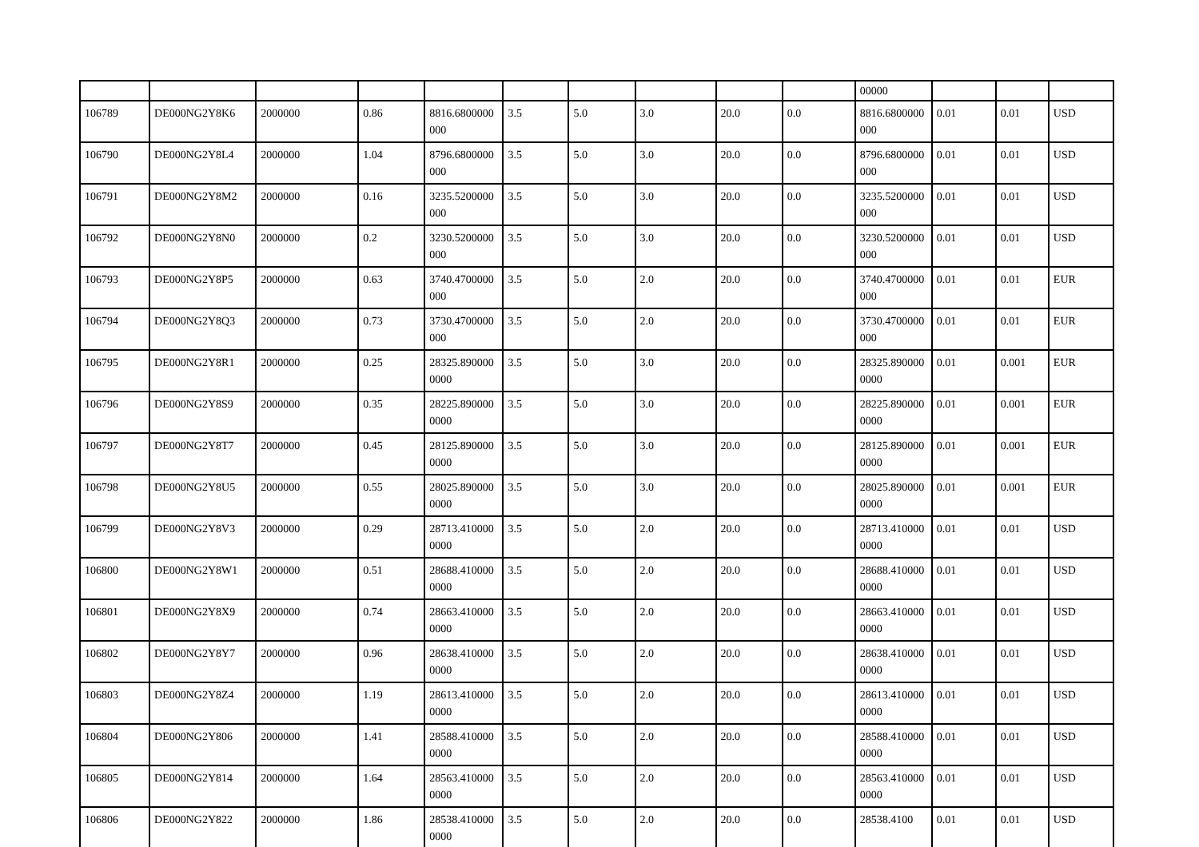| | | | | | | | | | | 00000 | | | |
| 106789 | DE000NG2Y8K6 | 2000000 | 0.86 | 8816.6800000000 | 3.5 | 5.0 | 3.0 | 20.0 | 0.0 | 8816.6800000000 | 0.01 | 0.01 | USD |
| 106790 | DE000NG2Y8L4 | 2000000 | 1.04 | 8796.6800000000 | 3.5 | 5.0 | 3.0 | 20.0 | 0.0 | 8796.6800000000 | 0.01 | 0.01 | USD |
| 106791 | DE000NG2Y8M2 | 2000000 | 0.16 | 3235.5200000000 | 3.5 | 5.0 | 3.0 | 20.0 | 0.0 | 3235.5200000000 | 0.01 | 0.01 | USD |
| 106792 | DE000NG2Y8N0 | 2000000 | 0.2 | 3230.5200000000 | 3.5 | 5.0 | 3.0 | 20.0 | 0.0 | 3230.5200000000 | 0.01 | 0.01 | USD |
| 106793 | DE000NG2Y8P5 | 2000000 | 0.63 | 3740.4700000000 | 3.5 | 5.0 | 2.0 | 20.0 | 0.0 | 3740.4700000000 | 0.01 | 0.01 | EUR |
| 106794 | DE000NG2Y8Q3 | 2000000 | 0.73 | 3730.4700000000 | 3.5 | 5.0 | 2.0 | 20.0 | 0.0 | 3730.4700000000 | 0.01 | 0.01 | EUR |
| 106795 | DE000NG2Y8R1 | 2000000 | 0.25 | 28325.8900000000 | 3.5 | 5.0 | 3.0 | 20.0 | 0.0 | 28325.8900000000 | 0.01 | 0.001 | EUR |
| 106796 | DE000NG2Y8S9 | 2000000 | 0.35 | 28225.8900000000 | 3.5 | 5.0 | 3.0 | 20.0 | 0.0 | 28225.8900000000 | 0.01 | 0.001 | EUR |
| 106797 | DE000NG2Y8T7 | 2000000 | 0.45 | 28125.8900000000 | 3.5 | 5.0 | 3.0 | 20.0 | 0.0 | 28125.8900000000 | 0.01 | 0.001 | EUR |
| 106798 | DE000NG2Y8U5 | 2000000 | 0.55 | 28025.8900000000 | 3.5 | 5.0 | 3.0 | 20.0 | 0.0 | 28025.8900000000 | 0.01 | 0.001 | EUR |
| 106799 | DE000NG2Y8V3 | 2000000 | 0.29 | 28713.4100000000 | 3.5 | 5.0 | 2.0 | 20.0 | 0.0 | 28713.4100000000 | 0.01 | 0.01 | USD |
| 106800 | DE000NG2Y8W1 | 2000000 | 0.51 | 28688.4100000000 | 3.5 | 5.0 | 2.0 | 20.0 | 0.0 | 28688.4100000000 | 0.01 | 0.01 | USD |
| 106801 | DE000NG2Y8X9 | 2000000 | 0.74 | 28663.4100000000 | 3.5 | 5.0 | 2.0 | 20.0 | 0.0 | 28663.4100000000 | 0.01 | 0.01 | USD |
| 106802 | DE000NG2Y8Y7 | 2000000 | 0.96 | 28638.4100000000 | 3.5 | 5.0 | 2.0 | 20.0 | 0.0 | 28638.4100000000 | 0.01 | 0.01 | USD |
| 106803 | DE000NG2Y8Z4 | 2000000 | 1.19 | 28613.4100000000 | 3.5 | 5.0 | 2.0 | 20.0 | 0.0 | 28613.4100000000 | 0.01 | 0.01 | USD |
| 106804 | DE000NG2Y806 | 2000000 | 1.41 | 28588.4100000000 | 3.5 | 5.0 | 2.0 | 20.0 | 0.0 | 28588.4100000000 | 0.01 | 0.01 | USD |
| 106805 | DE000NG2Y814 | 2000000 | 1.64 | 28563.4100000000 | 3.5 | 5.0 | 2.0 | 20.0 | 0.0 | 28563.4100000000 | 0.01 | 0.01 | USD |
| 106806 | DE000NG2Y822 | 2000000 | 1.86 | 28538.4100000000 | 3.5 | 5.0 | 2.0 | 20.0 | 0.0 | 28538.4100 | 0.01 | 0.01 | USD |